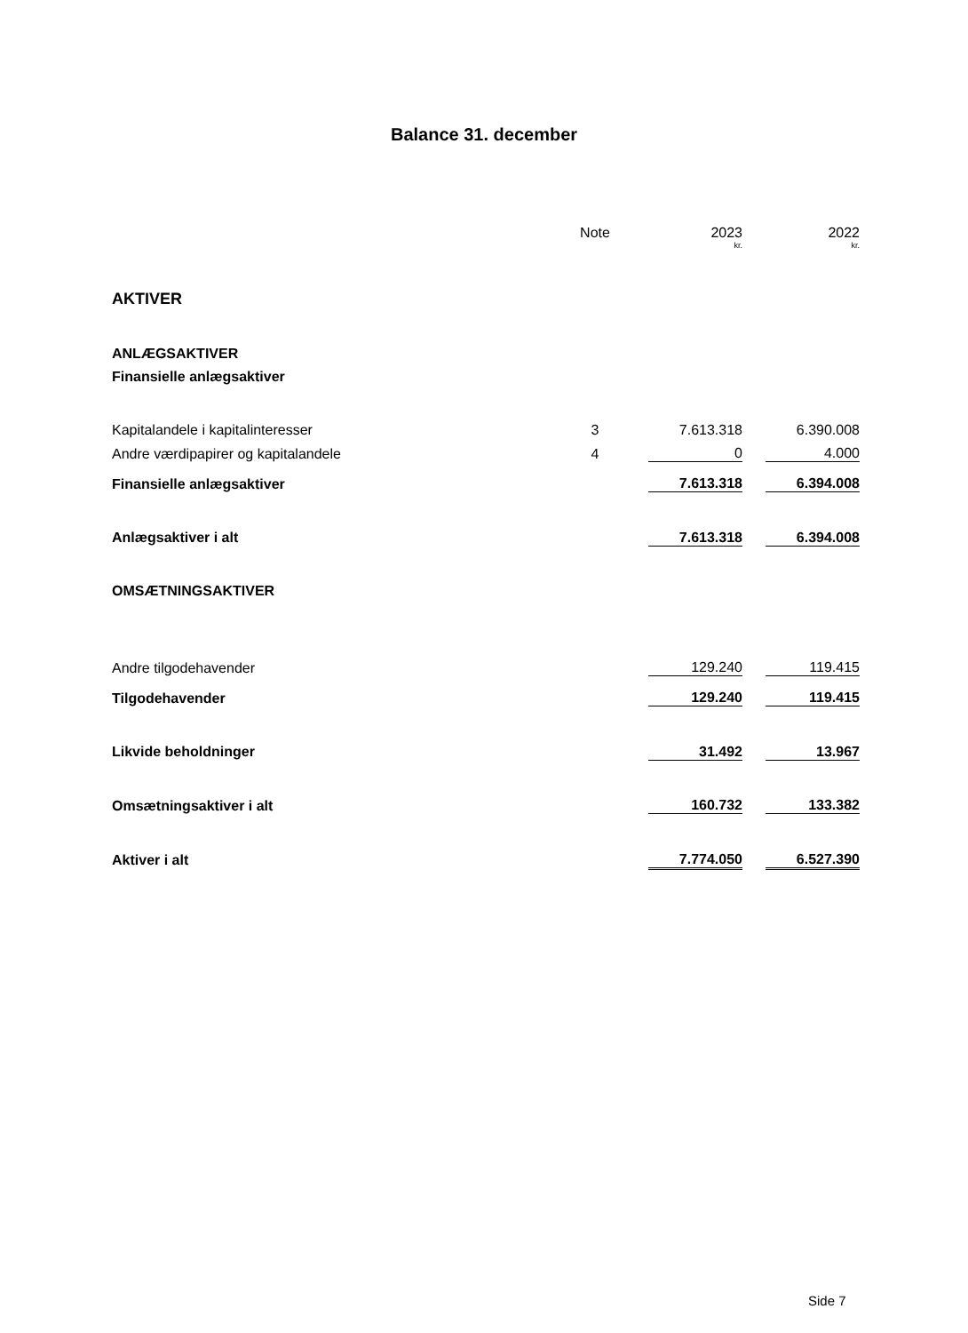Balance 31. december
| | Note | | 2023 | | 2022 |
| --- | --- | --- | --- | --- | --- |
| | | | kr. | | kr. |
| AKTIVER | | | | | |
| ANLÆGSAKTIVER | | | | | |
| Finansielle anlægsaktiver | | | | | |
| Kapitalandele i kapitalinteresser | 3 | | 7.613.318 | | 6.390.008 |
| Andre værdipapirer og kapitalandele | 4 | | 0 | | 4.000 |
| Finansielle anlægsaktiver | | | 7.613.318 | | 6.394.008 |
| Anlægsaktiver i alt | | | 7.613.318 | | 6.394.008 |
| OMSÆTNINGSAKTIVER | | | | | |
| Andre tilgodehavender | | | 129.240 | | 119.415 |
| Tilgodehavender | | | 129.240 | | 119.415 |
| Likvide beholdninger | | | 31.492 | | 13.967 |
| Omsætningsaktiver i alt | | | 160.732 | | 133.382 |
| Aktiver i alt | | | 7.774.050 | | 6.527.390 |
Side 7